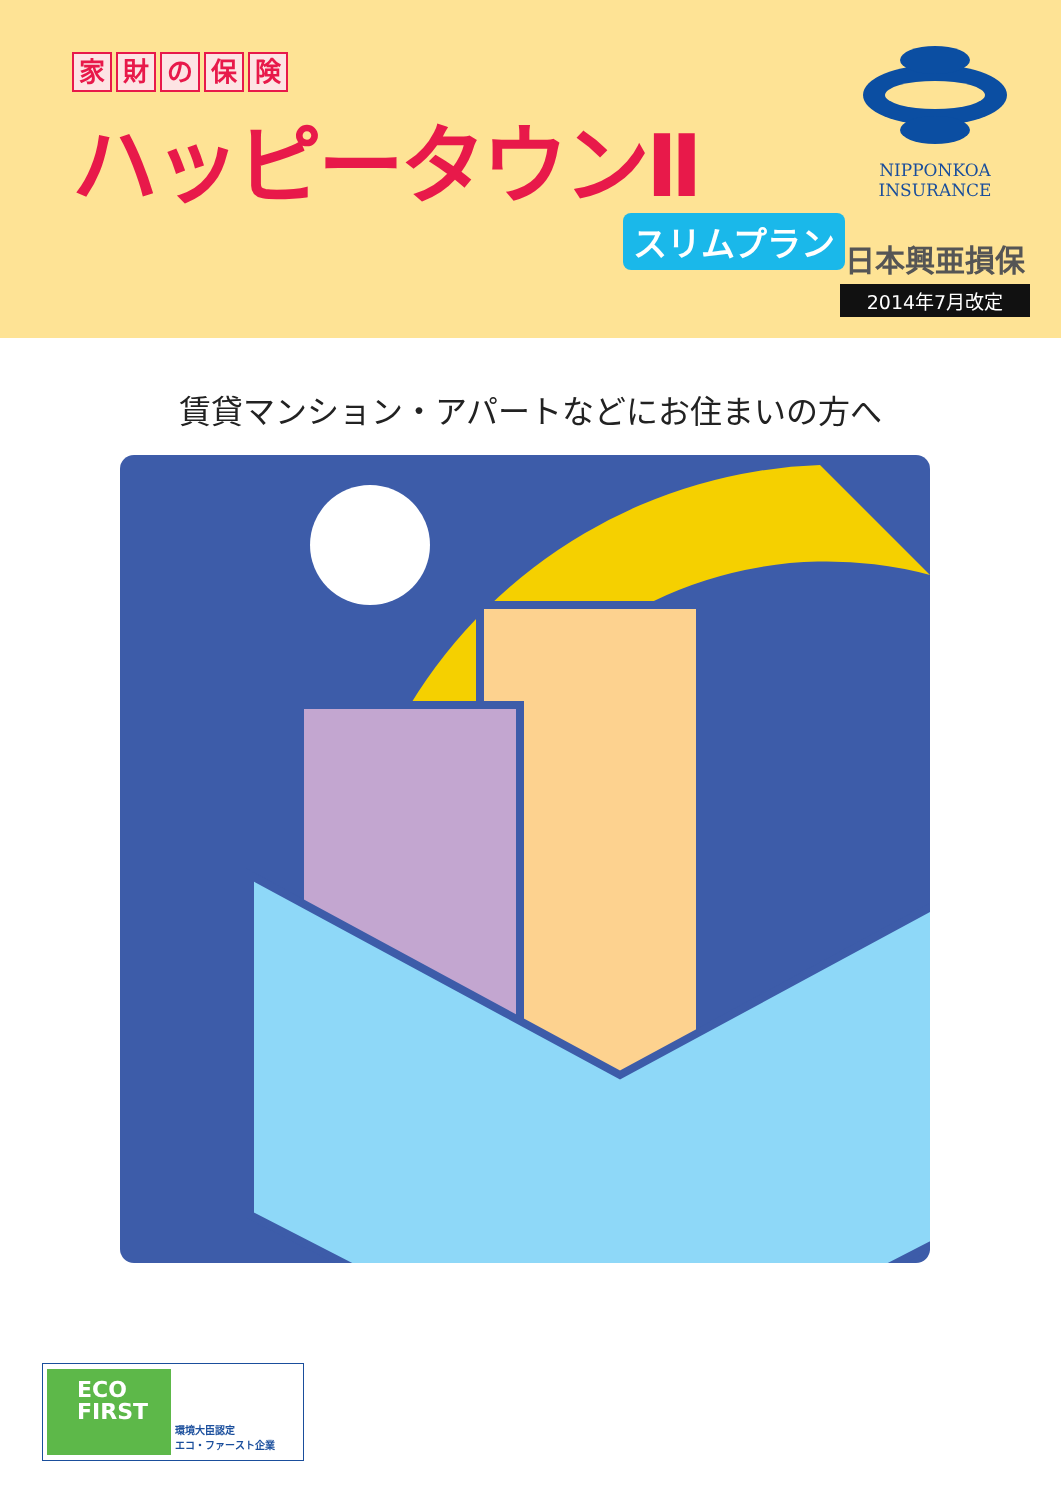家財の保険
ハッピータウンⅡ
スリムプラン
NIPPONKOA
INSURANCE
日本興亜損保
2014年7月改定
賃貸マンション・アパートなどにお住まいの方へ
ECO
FIRST
環境大臣認定
エコ・ファースト企業